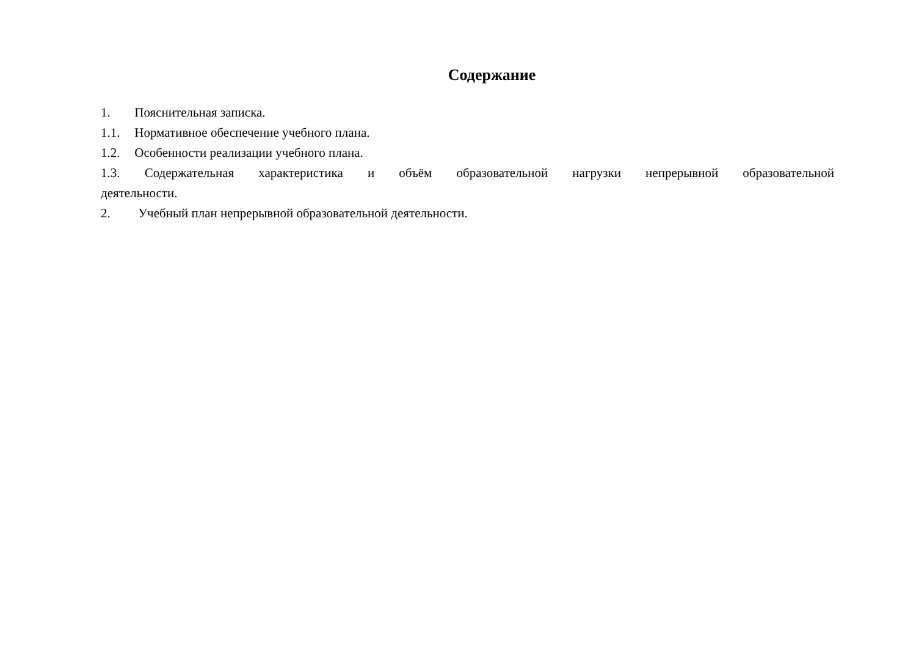Содержание
1. Пояснительная записка.
1.1. Нормативное обеспечение учебного плана.
1.2. Особенности реализации учебного плана.
1.3. Содержательная характеристика и объём образовательной нагрузки непрерывной образовательной деятельности.
2. Учебный план непрерывной образовательной деятельности.